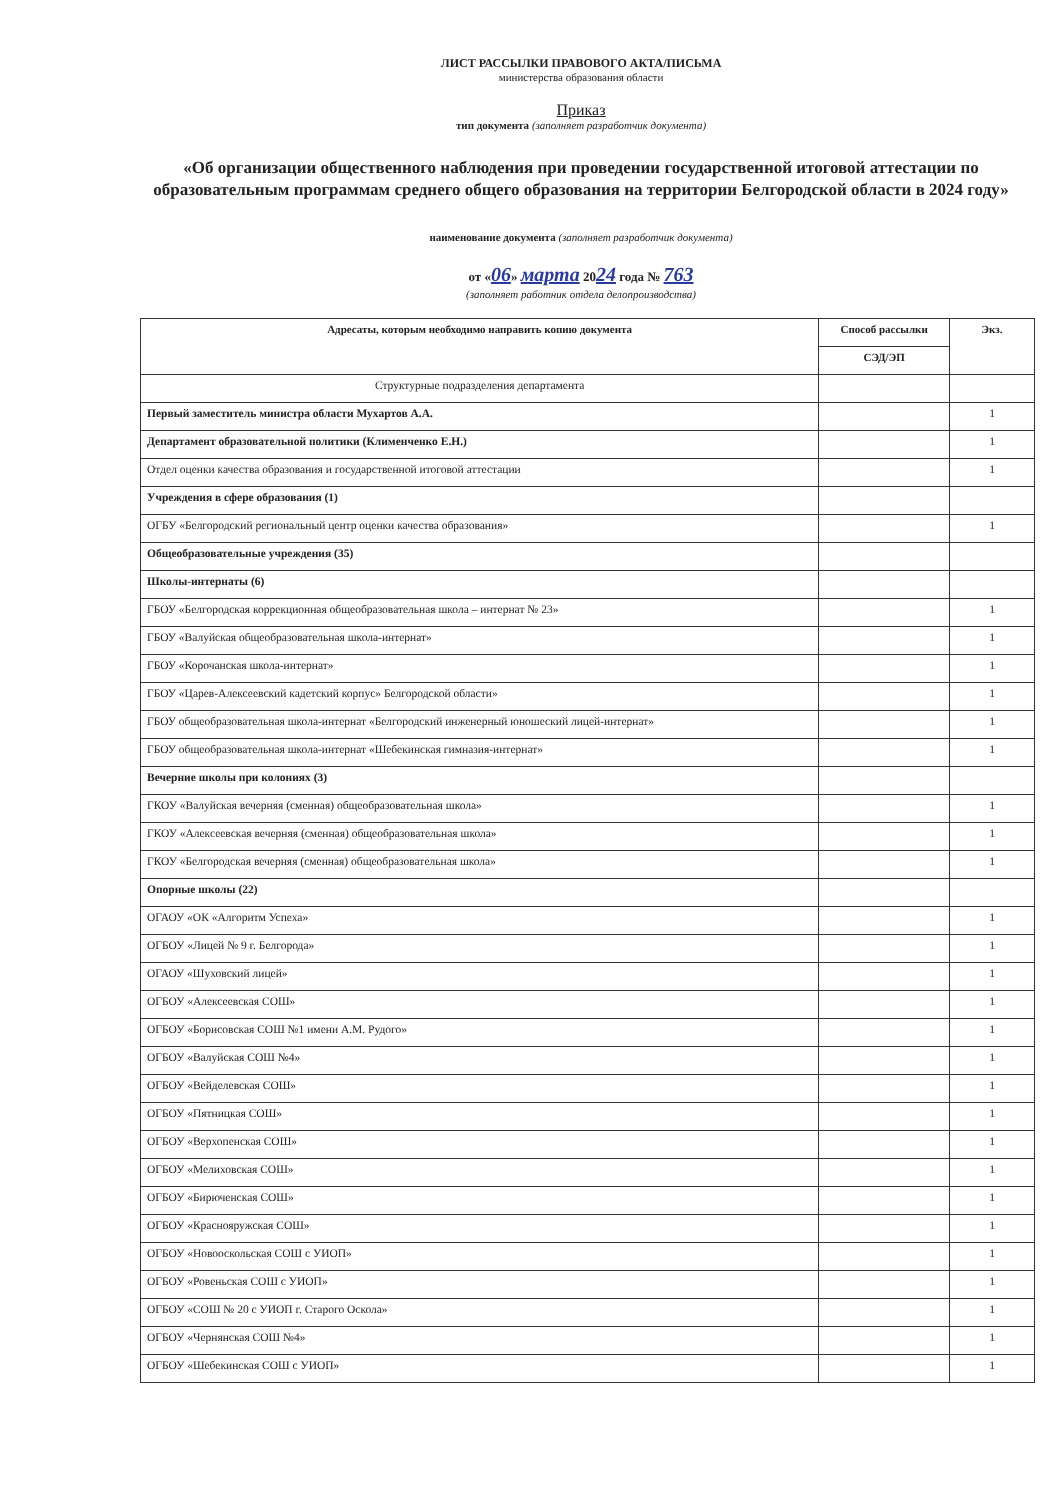ЛИСТ РАССЫЛКИ ПРАВОВОГО АКТА/ПИСЬМА
министерства образования области
Приказ
тип документа (заполняет разработчик документа)
«Об организации общественного наблюдения при проведении государственной итоговой аттестации по образовательным программам среднего общего образования на территории Белгородской области в 2024 году»
наименование документа (заполняет разработчик документа)
от «06» марта 2024 года № 763
(заполняет работник отдела делопроизводства)
| Адресаты, которым необходимо направить копию документа | Способ рассылки | Экз. |
| --- | --- | --- |
| | СЭД/ЭП | |
| Структурные подразделения департамента | | |
| Первый заместитель министра области Мухартов А.А. | | 1 |
| Департамент образовательной политики (Клименченко Е.Н.) | | 1 |
| Отдел оценки качества образования и государственной итоговой аттестации | | 1 |
| Учреждения в сфере образования (1) | | |
| ОГБУ «Белгородский региональный центр оценки качества образования» | | 1 |
| Общеобразовательные учреждения (35) | | |
| Школы-интернаты (6) | | |
| ГБОУ «Белгородская коррекционная общеобразовательная школа – интернат № 23» | | 1 |
| ГБОУ «Валуйская общеобразовательная школа-интернат» | | 1 |
| ГБОУ «Корочанская школа-интернат» | | 1 |
| ГБОУ «Царев-Алексеевский кадетский корпус» Белгородской области» | | 1 |
| ГБОУ общеобразовательная школа-интернат «Белгородский инженерный юношеский лицей-интернат» | | 1 |
| ГБОУ общеобразовательная школа-интернат «Шебекинская гимназия-интернат» | | 1 |
| Вечерние школы при колониях (3) | | |
| ГКОУ «Валуйская вечерняя (сменная) общеобразовательная школа» | | 1 |
| ГКОУ «Алексеевская вечерняя (сменная) общеобразовательная школа» | | 1 |
| ГКОУ «Белгородская вечерняя (сменная) общеобразовательная школа» | | 1 |
| Опорные школы (22) | | |
| ОГАОУ «ОК «Алгоритм Успеха» | | 1 |
| ОГБОУ «Лицей № 9 г. Белгорода» | | 1 |
| ОГАОУ «Шуховский лицей» | | 1 |
| ОГБОУ «Алексеевская СОШ» | | 1 |
| ОГБОУ «Борисовская СОШ №1 имени А.М. Рудого» | | 1 |
| ОГБОУ «Валуйская СОШ №4» | | 1 |
| ОГБОУ «Вейделевская СОШ» | | 1 |
| ОГБОУ «Пятницкая СОШ» | | 1 |
| ОГБОУ «Верхопенская СОШ» | | 1 |
| ОГБОУ «Мелиховская СОШ» | | 1 |
| ОГБОУ «Бирюченская СОШ» | | 1 |
| ОГБОУ «Краснояружская СОШ» | | 1 |
| ОГБОУ «Новооскольская СОШ с УИОП» | | 1 |
| ОГБОУ «Ровеньская СОШ с УИОП» | | 1 |
| ОГБОУ «СОШ № 20 с УИОП г. Старого Оскола» | | 1 |
| ОГБОУ «Чернянская СОШ №4» | | 1 |
| ОГБОУ «Шебекинская СОШ с УИОП» | | 1 |